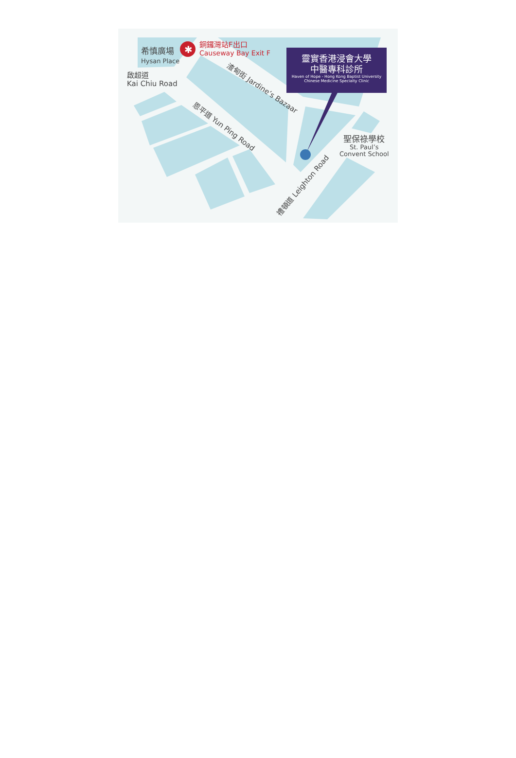希慎廣場
Hysan Place
✱
銅鑼灣站F出口
Causeway Bay Exit F
啟超道
Kai Chiu Road
渣甸街 Jardine’s Bazaar
恩平道 Yun Ping Road
禮頓道 Leighton Road
聖保祿學校
St. Paul’s
Convent School
靈實香港浸會大學
中醫專科診所
Haven of Hope - Hong Kong Baptist University
Chinese Medicine Specialty Clinic